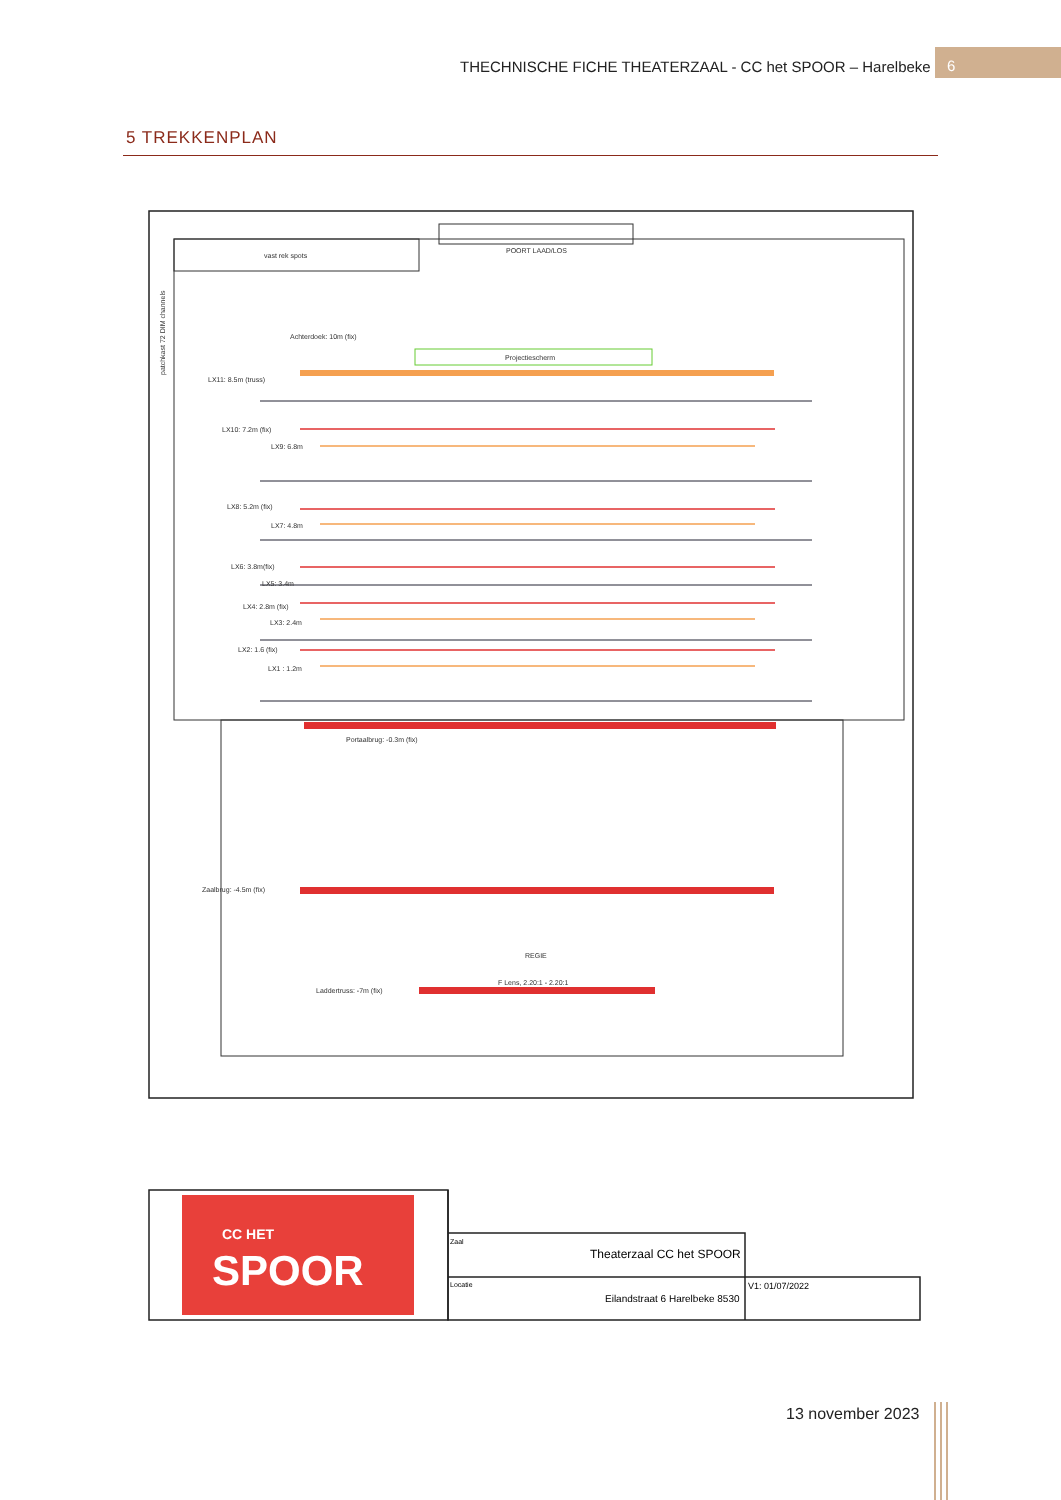THECHNISCHE FICHE THEATERZAAL - CC het SPOOR – Harelbeke
6
5 TREKKENPLAN
Projectiescherm
vast rek spots
POORT LAAD/LOS
Achterdoek: 10m (fix)
LX11: 8.5m (truss)
LX10: 7.2m (fix)
LX9: 6.8m
LX8: 5.2m (fix)
LX7: 4.8m
LX6: 3.8m(fix)
LX5: 3.4m
LX4: 2.8m (fix)
LX3: 2.4m
LX2: 1.6 (fix)
LX1 : 1.2m
Portaalbrug: -0.3m (fix)
Zaalbrug: -4.5m (fix)
REGIE
F Lens, 2.20:1 - 2.20:1
Laddertruss: -7m (fix)
patchkast 72 DIM channels
CC HET
SPOOR
Zaal
Theaterzaal CC het SPOOR
Locatie
Eilandstraat 6 Harelbeke 8530
V1: 01/07/2022
13 november 2023